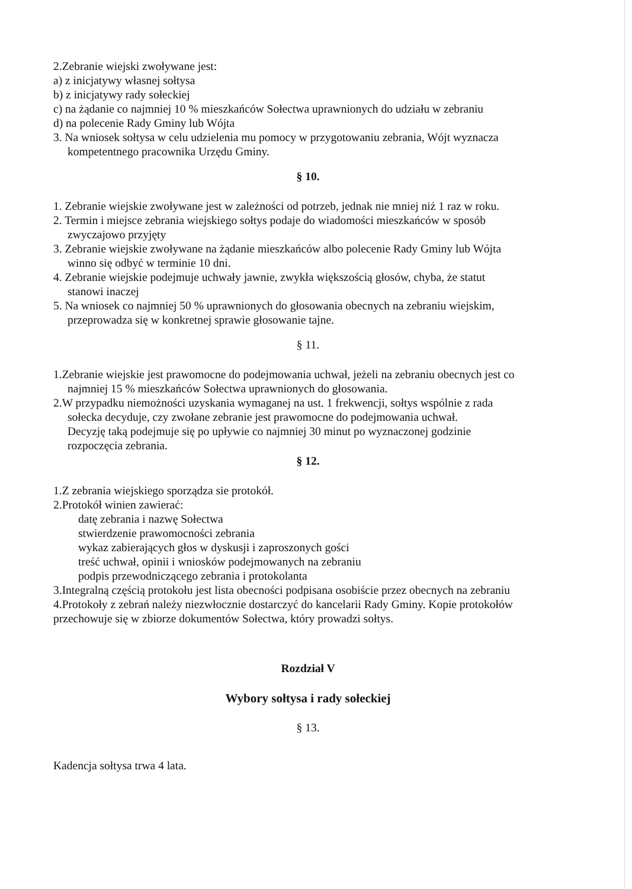2.Zebranie wiejski zwoływane jest:
a) z inicjatywy własnej sołtysa
b) z inicjatywy rady sołeckiej
c) na żądanie co najmniej 10 % mieszkańców Sołectwa uprawnionych do udziału w zebraniu
d) na polecenie Rady Gminy lub Wójta
3. Na wniosek sołtysa w celu udzielenia mu pomocy w przygotowaniu zebrania, Wójt wyznacza
kompetentnego pracownika Urzędu Gminy.
§ 10.
1. Zebranie wiejskie zwoływane jest w zależności od potrzeb, jednak nie mniej niż 1 raz w roku.
2. Termin i miejsce zebrania wiejskiego sołtys podaje do wiadomości mieszkańców w sposób
zwyczajowo przyjęty
3. Zebranie wiejskie zwoływane na żądanie mieszkańców albo polecenie Rady Gminy lub Wójta
winno się odbyć w terminie 10 dni.
4. Zebranie wiejskie podejmuje uchwały jawnie, zwykła większością głosów, chyba, że statut
stanowi inaczej
5. Na wniosek co najmniej 50 % uprawnionych do głosowania obecnych na zebraniu wiejskim,
przeprowadza się w konkretnej sprawie głosowanie tajne.
§ 11.
1.Zebranie wiejskie jest prawomocne do podejmowania uchwał, jeżeli na zebraniu obecnych jest co
najmniej 15 % mieszkańców Sołectwa uprawnionych do głosowania.
2.W przypadku niemożności uzyskania wymaganej na ust. 1 frekwencji, sołtys wspólnie z rada
sołecka decyduje, czy zwołane zebranie jest prawomocne do podejmowania uchwał.
Decyzję taką podejmuje się po upływie co najmniej 30 minut po wyznaczonej godzinie
rozpoczęcia zebrania.
§ 12.
1.Z zebrania wiejskiego sporządza sie protokół.
2.Protokół winien zawierać:
datę zebrania i nazwę Sołectwa
stwierdzenie prawomocności zebrania
wykaz zabierających głos w dyskusji i zaproszonych gości
treść uchwał, opinii i wniosków podejmowanych na zebraniu
podpis przewodniczącego zebrania i protokolanta
3.Integralną częścią protokołu jest lista obecności podpisana osobiście przez obecnych na zebraniu
4.Protokoły z zebrań należy niezwłocznie dostarczyć do kancelarii Rady Gminy. Kopie protokołów
przechowuje się w zbiorze dokumentów Sołectwa, który prowadzi sołtys.
Rozdział V
Wybory sołtysa i rady sołeckiej
§ 13.
Kadencja sołtysa trwa 4 lata.